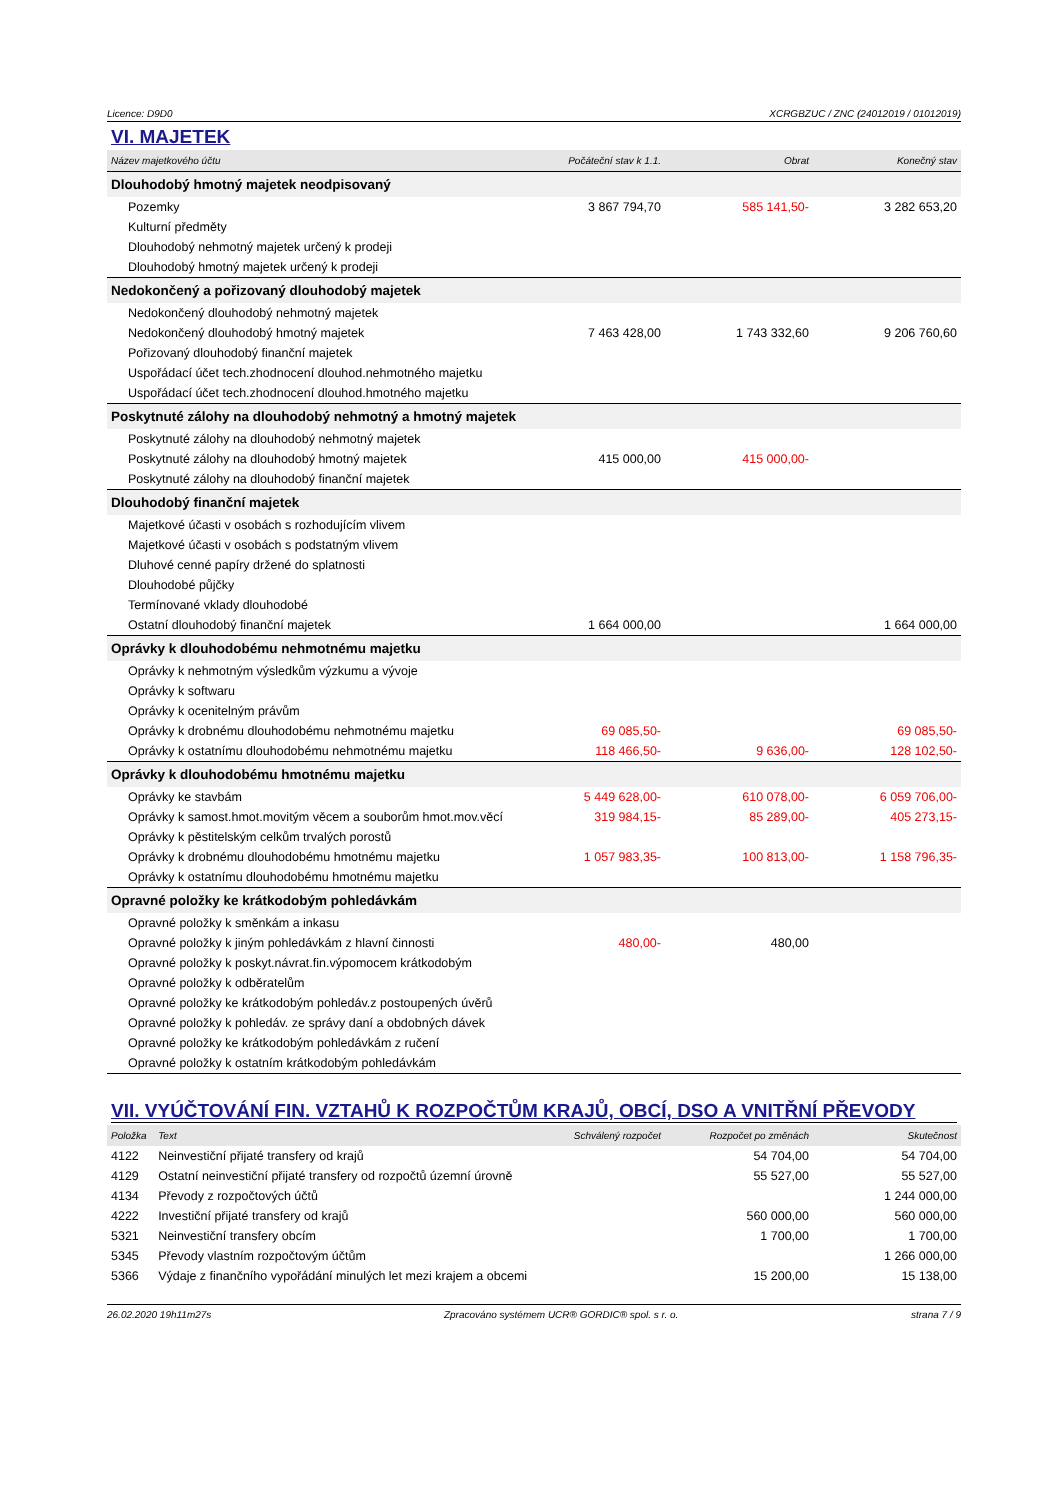Licence: D9D0 XCRGBZUC / ZNC (24012019 / 01012019)
VI. MAJETEK
| Název majetkového účtu | Počáteční stav k 1.1. | Obrat | Konečný stav |
| --- | --- | --- | --- |
| Dlouhodobý hmotný majetek neodpisovaný | | | |
| Pozemky | 3 867 794,70 | 585 141,50- | 3 282 653,20 |
| Kulturní předměty | | | |
| Dlouhodobý nehmotný majetek určený k prodeji | | | |
| Dlouhodobý hmotný majetek určený k prodeji | | | |
| Nedokončený a pořizovaný dlouhodobý majetek | | | |
| Nedokončený dlouhodobý nehmotný majetek | | | |
| Nedokončený dlouhodobý hmotný majetek | 7 463 428,00 | 1 743 332,60 | 9 206 760,60 |
| Pořizovaný dlouhodobý finanční majetek | | | |
| Uspořádací účet tech.zhodnocení dlouhod.nehmotného majetku | | | |
| Uspořádací účet tech.zhodnocení dlouhod.hmotného majetku | | | |
| Poskytnuté zálohy na dlouhodobý nehmotný a hmotný majetek | | | |
| Poskytnuté zálohy na dlouhodobý nehmotný majetek | | | |
| Poskytnuté zálohy na dlouhodobý hmotný majetek | 415 000,00 | 415 000,00- | |
| Poskytnuté zálohy na dlouhodobý finanční majetek | | | |
| Dlouhodobý finanční majetek | | | |
| Majetkové účasti v osobách s rozhodujícím vlivem | | | |
| Majetkové účasti v osobách s podstatným vlivem | | | |
| Dluhové cenné papíry držené do splatnosti | | | |
| Dlouhodobé půjčky | | | |
| Termínované vklady dlouhodobé | | | |
| Ostatní dlouhodobý finanční majetek | 1 664 000,00 | | 1 664 000,00 |
| Oprávky k dlouhodobému nehmotnému majetku | | | |
| Oprávky k nehmotným výsledkům výzkumu a vývoje | | | |
| Oprávky k softwaru | | | |
| Oprávky k ocenitelným právům | | | |
| Oprávky k drobnému dlouhodobému nehmotnému majetku | 69 085,50- | | 69 085,50- |
| Oprávky k ostatnímu dlouhodobému nehmotnému majetku | 118 466,50- | 9 636,00- | 128 102,50- |
| Oprávky k dlouhodobému hmotnému majetku | | | |
| Oprávky ke stavbám | 5 449 628,00- | 610 078,00- | 6 059 706,00- |
| Oprávky k samost.hmot.movitým věcem a souborům hmot.mov.věcí | 319 984,15- | 85 289,00- | 405 273,15- |
| Oprávky k pěstitelským celkům trvalých porostů | | | |
| Oprávky k drobnému dlouhodobému hmotnému majetku | 1 057 983,35- | 100 813,00- | 1 158 796,35- |
| Oprávky k ostatnímu dlouhodobému hmotnému majetku | | | |
| Opravné položky ke krátkodobým pohledávkám | | | |
| Opravné položky k směnkám a inkasu | | | |
| Opravné položky k jiným pohledávkám z hlavní činnosti | 480,00- | 480,00 | |
| Opravné položky k poskyt.návrat.fin.výpomocem krátkodobým | | | |
| Opravné položky k odběratelům | | | |
| Opravné položky ke krátkodobým pohledáv.z postoupených úvěrů | | | |
| Opravné položky k pohledáv. ze správy daní a obdobných dávek | | | |
| Opravné položky ke krátkodobým pohledávkám z ručení | | | |
| Opravné položky k ostatním krátkodobým pohledávkám | | | |
VII. VYÚČTOVÁNÍ FIN. VZTAHŮ K ROZPOČTŮM KRAJŮ, OBCÍ, DSO A VNITŘNÍ PŘEVODY
| Položka | Text | Schválený rozpočet | Rozpočet po změnách | Skutečnost |
| --- | --- | --- | --- | --- |
| 4122 | Neinvestiční přijaté transfery od krajů | | 54 704,00 | 54 704,00 |
| 4129 | Ostatní neinvestiční přijaté transfery od rozpočtů územní úrovně | | 55 527,00 | 55 527,00 |
| 4134 | Převody z rozpočtových účtů | | | 1 244 000,00 |
| 4222 | Investiční přijaté transfery od krajů | | 560 000,00 | 560 000,00 |
| 5321 | Neinvestiční transfery obcím | | 1 700,00 | 1 700,00 |
| 5345 | Převody vlastním rozpočtovým účtům | | | 1 266 000,00 |
| 5366 | Výdaje z finančního vypořádání minulých let mezi krajem a obcemi | | 15 200,00 | 15 138,00 |
26.02.2020 19h11m27s Zpracováno systémem UCR® GORDIC® spol. s r. o. strana 7 / 9